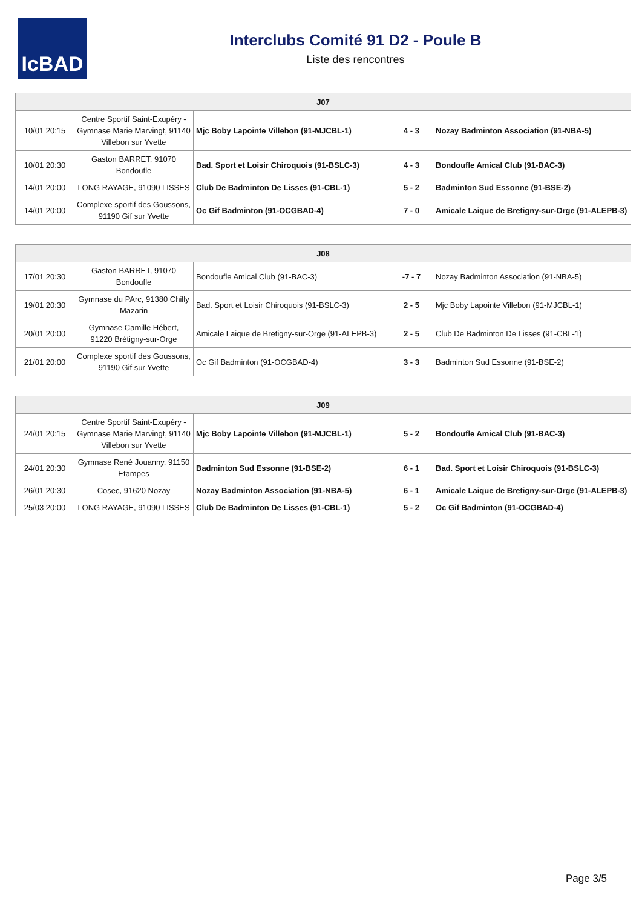IcBAD
Interclubs Comité 91 D2 - Poule B
Liste des rencontres
| J07 | | | | |
| --- | --- | --- | --- | --- |
| 10/01 20:15 | Centre Sportif Saint-Exupéry - Gymnase Marie Marvingt, 91140 Villebon sur Yvette | Mjc Boby Lapointe Villebon (91-MJCBL-1) | 4 - 3 | Nozay Badminton Association (91-NBA-5) |
| 10/01 20:30 | Gaston BARRET, 91070 Bondoufle | Bad. Sport et Loisir Chiroquois (91-BSLC-3) | 4 - 3 | Bondoufle Amical Club (91-BAC-3) |
| 14/01 20:00 | LONG RAYAGE, 91090 LISSES | Club De Badminton De Lisses (91-CBL-1) | 5 - 2 | Badminton Sud Essonne (91-BSE-2) |
| 14/01 20:00 | Complexe sportif des Goussons, 91190 Gif sur Yvette | Oc Gif Badminton (91-OCGBAD-4) | 7 - 0 | Amicale Laique de Bretigny-sur-Orge (91-ALEPB-3) |
| J08 | | | | |
| --- | --- | --- | --- | --- |
| 17/01 20:30 | Gaston BARRET, 91070 Bondoufle | Bondoufle Amical Club (91-BAC-3) | -7 - 7 | Nozay Badminton Association (91-NBA-5) |
| 19/01 20:30 | Gymnase du PArc, 91380 Chilly Mazarin | Bad. Sport et Loisir Chiroquois (91-BSLC-3) | 2 - 5 | Mjc Boby Lapointe Villebon (91-MJCBL-1) |
| 20/01 20:00 | Gymnase Camille Hébert, 91220 Brétigny-sur-Orge | Amicale Laique de Bretigny-sur-Orge (91-ALEPB-3) | 2 - 5 | Club De Badminton De Lisses (91-CBL-1) |
| 21/01 20:00 | Complexe sportif des Goussons, 91190 Gif sur Yvette | Oc Gif Badminton (91-OCGBAD-4) | 3 - 3 | Badminton Sud Essonne (91-BSE-2) |
| J09 | | | | |
| --- | --- | --- | --- | --- |
| 24/01 20:15 | Centre Sportif Saint-Exupéry - Gymnase Marie Marvingt, 91140 Villebon sur Yvette | Mjc Boby Lapointe Villebon (91-MJCBL-1) | 5 - 2 | Bondoufle Amical Club (91-BAC-3) |
| 24/01 20:30 | Gymnase René Jouanny, 91150 Etampes | Badminton Sud Essonne (91-BSE-2) | 6 - 1 | Bad. Sport et Loisir Chiroquois (91-BSLC-3) |
| 26/01 20:30 | Cosec, 91620 Nozay | Nozay Badminton Association (91-NBA-5) | 6 - 1 | Amicale Laique de Bretigny-sur-Orge (91-ALEPB-3) |
| 25/03 20:00 | LONG RAYAGE, 91090 LISSES | Club De Badminton De Lisses (91-CBL-1) | 5 - 2 | Oc Gif Badminton (91-OCGBAD-4) |
Page 3/5